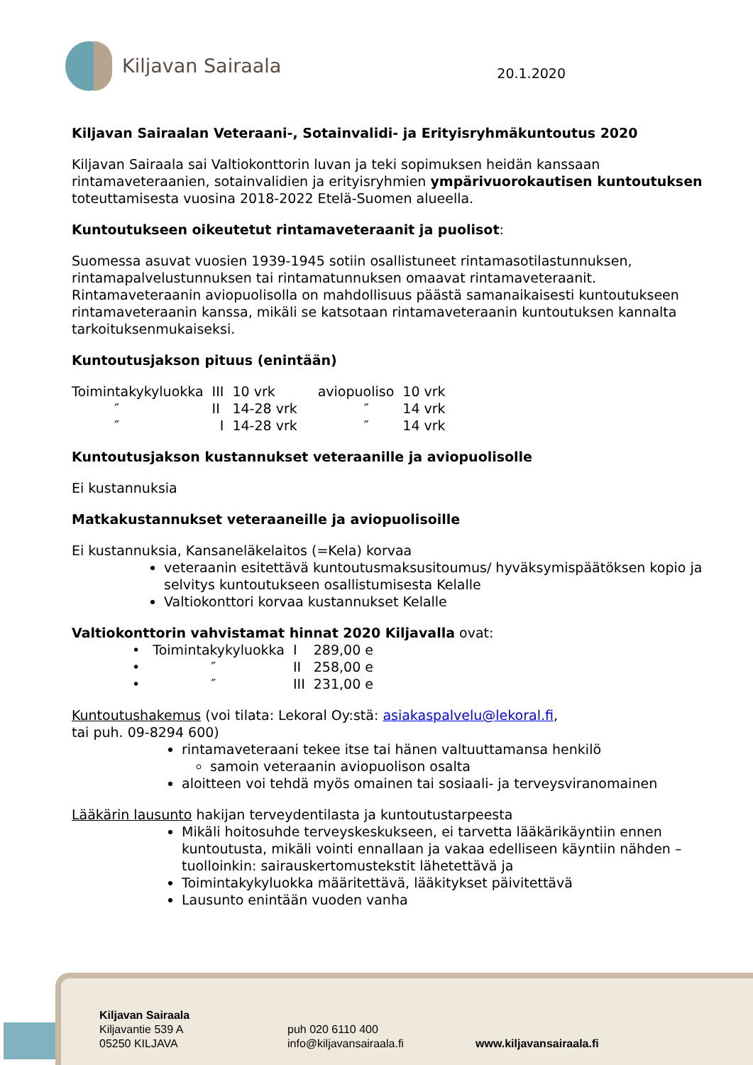Kiljavan Sairaala
20.1.2020
Kiljavan Sairaalan Veteraani-, Sotainvalidi- ja Erityisryhmäkuntoutus 2020
Kiljavan Sairaala sai Valtiokonttorin luvan ja teki sopimuksen heidän kanssaan rintamaveteraanien, sotainvalidien ja erityisryhmien ympärivuorokautisen kuntoutuksen toteuttamisesta vuosina 2018-2022 Etelä-Suomen alueella.
Kuntoutukseen oikeutetut rintamaveteraanit ja puolisot:
Suomessa asuvat vuosien 1939-1945 sotiin osallistuneet rintamasotilastunnuksen, rintamapalvelustunnuksen tai rintamatunnuksen omaavat rintamaveteraanit. Rintamaveteraanin aviopuolisolla on mahdollisuus päästä samanaikaisesti kuntoutukseen rintamaveteraanin kanssa, mikäli se katsotaan rintamaveteraanin kuntoutuksen kannalta tarkoituksenmukaiseksi.
Kuntoutusjakson pituus (enintään)
| Toimintakykyluokka | III | 10 vrk | aviopuoliso | 10 vrk |
| ″ | II | 14-28 vrk | ″ | 14 vrk |
| ″ | I | 14-28 vrk | ″ | 14 vrk |
Kuntoutusjakson kustannukset veteraanille ja aviopuolisolle
Ei kustannuksia
Matkakustannukset veteraaneille ja aviopuolisoille
Ei kustannuksia, Kansaneläkelaitos (=Kela) korvaa
veteraanin esitettävä kuntoutusmaksusitoumus/ hyväksymispäätöksen kopio ja selvitys kuntoutukseen osallistumisesta Kelalle
Valtiokonttori korvaa kustannukset Kelalle
Valtiokonttorin vahvistamat hinnat 2020 Kiljavalla ovat:
| • Toimintakykyluokka | I | 289,00 e |
| • ″ | II | 258,00 e |
| • ″ | III | 231,00 e |
Kuntoutushakemus (voi tilata: Lekoral Oy:stä: asiakaspalvelu@lekoral.fi,
tai puh. 09-8294 600)
rintamaveteraani tekee itse tai hänen valtuuttamansa henkilö
samoin veteraanin aviopuolison osalta
aloitteen voi tehdä myös omainen tai sosiaali- ja terveysviranomainen
Lääkärin lausunto hakijan terveydentilasta ja kuntoutustarpeesta
Mikäli hoitosuhde terveyskeskukseen, ei tarvetta lääkärikäyntiin ennen kuntoutusta, mikäli vointi ennallaan ja vakaa edelliseen käyntiin nähden – tuolloinkin: sairauskertomustekstit lähetettävä ja
Toimintakykyluokka määritettävä, lääkitykset päivitettävä
Lausunto enintään vuoden vanha
Kiljavan Sairaala
Kiljavantie 539 A
05250 KILJAVA
puh 020 6110 400
info@kiljavansairaala.fi
www.kiljavansairaala.fi